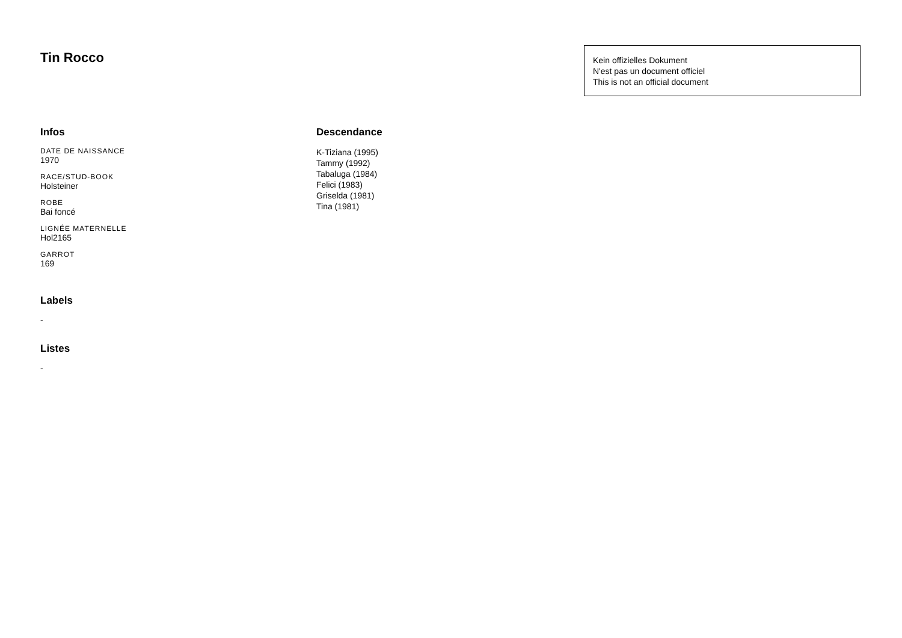Tin Rocco
Kein offizielles Dokument
N'est pas un document officiel
This is not an official document
Infos
DATE DE NAISSANCE
1970
RACE/STUD-BOOK
Holsteiner
ROBE
Bai foncé
LIGNÉE MATERNELLE
Hol2165
GARROT
169
Labels
-
Listes
-
Descendance
K-Tiziana (1995)
Tammy (1992)
Tabaluga (1984)
Felici (1983)
Griselda (1981)
Tina (1981)